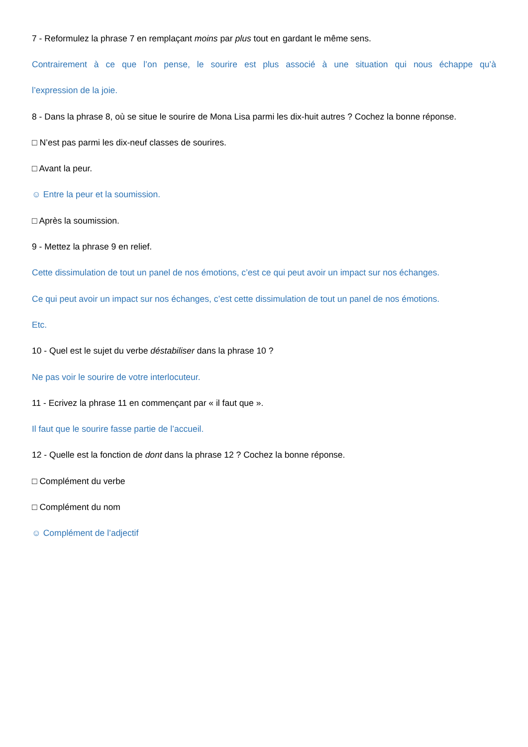7 - Reformulez la phrase 7 en remplaçant moins par plus tout en gardant le même sens.
Contrairement à ce que l’on pense, le sourire est plus associé à une situation qui nous échappe qu’à
l’expression de la joie.
8 - Dans la phrase 8, où se situe le sourire de Mona Lisa parmi les dix-huit autres ? Cochez la bonne réponse.
□ N’est pas parmi les dix-neuf classes de sourires.
□ Avant la peur.
☺ Entre la peur et la soumission.
□ Après la soumission.
9 - Mettez la phrase 9 en relief.
Cette dissimulation de tout un panel de nos émotions, c’est ce qui peut avoir un impact sur nos échanges.
Ce qui peut avoir un impact sur nos échanges, c’est cette dissimulation de tout un panel de nos émotions.
Etc.
10 - Quel est le sujet du verbe déstabiliser dans la phrase 10 ?
Ne pas voir le sourire de votre interlocuteur.
11 - Ecrivez la phrase 11 en commençant par « il faut que ».
Il faut que le sourire fasse partie de l’accueil.
12 - Quelle est la fonction de dont dans la phrase 12 ? Cochez la bonne réponse.
□ Complément du verbe
□ Complément du nom
☺ Complément de l’adjectif